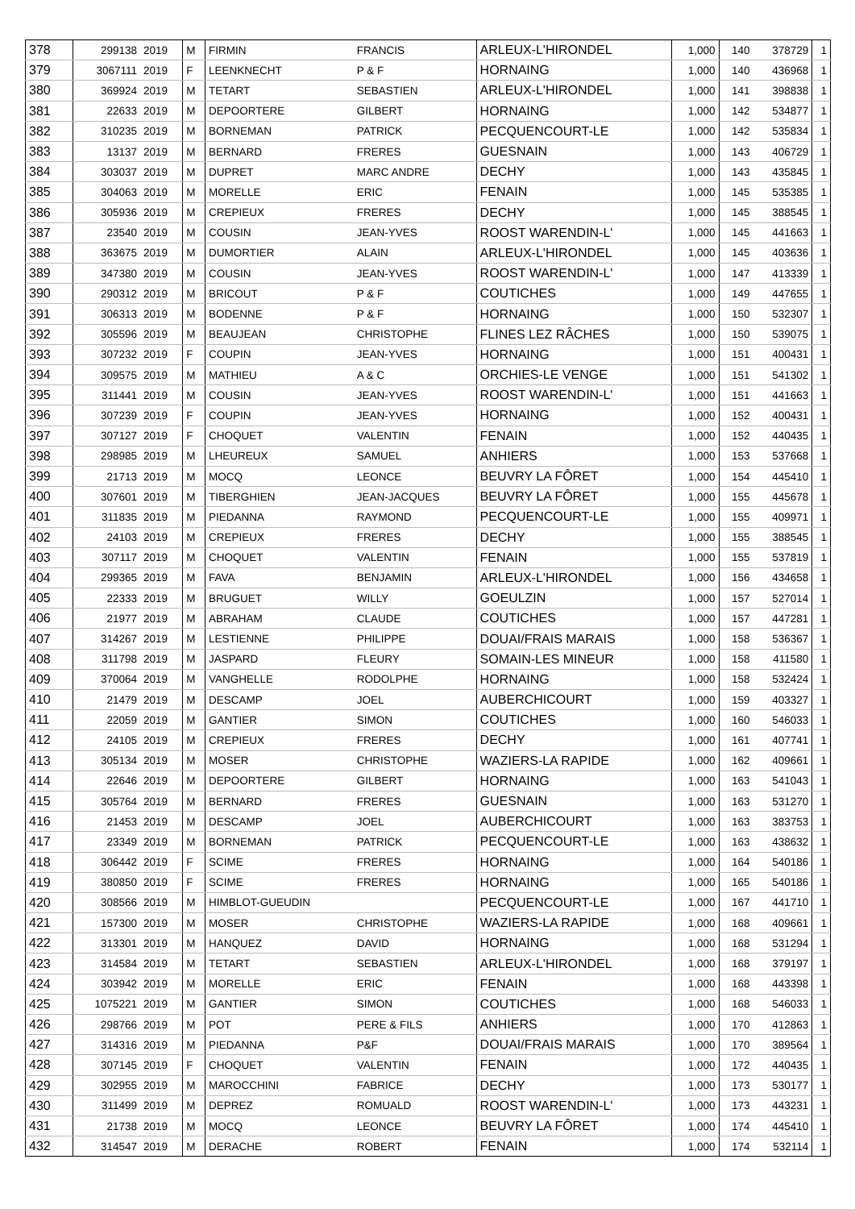| 378 | 299138 | 2019 | M | FIRMIN | FRANCIS | ARLEUX-L'HIRONDEL | 1,000 | 140 | 378729 | 1 |
| 379 | 3067111 | 2019 | F | LEENKNECHT | P & F | HORNAING | 1,000 | 140 | 436968 | 1 |
| 380 | 369924 | 2019 | M | TETART | SEBASTIEN | ARLEUX-L'HIRONDEL | 1,000 | 141 | 398838 | 1 |
| 381 | 22633 | 2019 | M | DEPOORTERE | GILBERT | HORNAING | 1,000 | 142 | 534877 | 1 |
| 382 | 310235 | 2019 | M | BORNEMAN | PATRICK | PECQUENCOURT-LE | 1,000 | 142 | 535834 | 1 |
| 383 | 13137 | 2019 | M | BERNARD | FRERES | GUESNAIN | 1,000 | 143 | 406729 | 1 |
| 384 | 303037 | 2019 | M | DUPRET | MARC ANDRE | DECHY | 1,000 | 143 | 435845 | 1 |
| 385 | 304063 | 2019 | M | MORELLE | ERIC | FENAIN | 1,000 | 145 | 535385 | 1 |
| 386 | 305936 | 2019 | M | CREPIEUX | FRERES | DECHY | 1,000 | 145 | 388545 | 1 |
| 387 | 23540 | 2019 | M | COUSIN | JEAN-YVES | ROOST WARENDIN-L' | 1,000 | 145 | 441663 | 1 |
| 388 | 363675 | 2019 | M | DUMORTIER | ALAIN | ARLEUX-L'HIRONDEL | 1,000 | 145 | 403636 | 1 |
| 389 | 347380 | 2019 | M | COUSIN | JEAN-YVES | ROOST WARENDIN-L' | 1,000 | 147 | 413339 | 1 |
| 390 | 290312 | 2019 | M | BRICOUT | P & F | COUTICHES | 1,000 | 149 | 447655 | 1 |
| 391 | 306313 | 2019 | M | BODENNE | P & F | HORNAING | 1,000 | 150 | 532307 | 1 |
| 392 | 305596 | 2019 | M | BEAUJEAN | CHRISTOPHE | FLINES LEZ RÂCHES | 1,000 | 150 | 539075 | 1 |
| 393 | 307232 | 2019 | F | COUPIN | JEAN-YVES | HORNAING | 1,000 | 151 | 400431 | 1 |
| 394 | 309575 | 2019 | M | MATHIEU | A & C | ORCHIES-LE VENGE | 1,000 | 151 | 541302 | 1 |
| 395 | 311441 | 2019 | M | COUSIN | JEAN-YVES | ROOST WARENDIN-L' | 1,000 | 151 | 441663 | 1 |
| 396 | 307239 | 2019 | F | COUPIN | JEAN-YVES | HORNAING | 1,000 | 152 | 400431 | 1 |
| 397 | 307127 | 2019 | F | CHOQUET | VALENTIN | FENAIN | 1,000 | 152 | 440435 | 1 |
| 398 | 298985 | 2019 | M | LHEUREUX | SAMUEL | ANHIERS | 1,000 | 153 | 537668 | 1 |
| 399 | 21713 | 2019 | M | MOCQ | LEONCE | BEUVRY LA FÔRET | 1,000 | 154 | 445410 | 1 |
| 400 | 307601 | 2019 | M | TIBERGHIEN | JEAN-JACQUES | BEUVRY LA FÔRET | 1,000 | 155 | 445678 | 1 |
| 401 | 311835 | 2019 | M | PIEDANNA | RAYMOND | PECQUENCOURT-LE | 1,000 | 155 | 409971 | 1 |
| 402 | 24103 | 2019 | M | CREPIEUX | FRERES | DECHY | 1,000 | 155 | 388545 | 1 |
| 403 | 307117 | 2019 | M | CHOQUET | VALENTIN | FENAIN | 1,000 | 155 | 537819 | 1 |
| 404 | 299365 | 2019 | M | FAVA | BENJAMIN | ARLEUX-L'HIRONDEL | 1,000 | 156 | 434658 | 1 |
| 405 | 22333 | 2019 | M | BRUGUET | WILLY | GOEULZIN | 1,000 | 157 | 527014 | 1 |
| 406 | 21977 | 2019 | M | ABRAHAM | CLAUDE | COUTICHES | 1,000 | 157 | 447281 | 1 |
| 407 | 314267 | 2019 | M | LESTIENNE | PHILIPPE | DOUAI/FRAIS MARAIS | 1,000 | 158 | 536367 | 1 |
| 408 | 311798 | 2019 | M | JASPARD | FLEURY | SOMAIN-LES MINEUR | 1,000 | 158 | 411580 | 1 |
| 409 | 370064 | 2019 | M | VANGHELLE | RODOLPHE | HORNAING | 1,000 | 158 | 532424 | 1 |
| 410 | 21479 | 2019 | M | DESCAMP | JOEL | AUBERCHICOURT | 1,000 | 159 | 403327 | 1 |
| 411 | 22059 | 2019 | M | GANTIER | SIMON | COUTICHES | 1,000 | 160 | 546033 | 1 |
| 412 | 24105 | 2019 | M | CREPIEUX | FRERES | DECHY | 1,000 | 161 | 407741 | 1 |
| 413 | 305134 | 2019 | M | MOSER | CHRISTOPHE | WAZIERS-LA RAPIDE | 1,000 | 162 | 409661 | 1 |
| 414 | 22646 | 2019 | M | DEPOORTERE | GILBERT | HORNAING | 1,000 | 163 | 541043 | 1 |
| 415 | 305764 | 2019 | M | BERNARD | FRERES | GUESNAIN | 1,000 | 163 | 531270 | 1 |
| 416 | 21453 | 2019 | M | DESCAMP | JOEL | AUBERCHICOURT | 1,000 | 163 | 383753 | 1 |
| 417 | 23349 | 2019 | M | BORNEMAN | PATRICK | PECQUENCOURT-LE | 1,000 | 163 | 438632 | 1 |
| 418 | 306442 | 2019 | F | SCIME | FRERES | HORNAING | 1,000 | 164 | 540186 | 1 |
| 419 | 380850 | 2019 | F | SCIME | FRERES | HORNAING | 1,000 | 165 | 540186 | 1 |
| 420 | 308566 | 2019 | M | HIMBLOT-GUEUDIN | | PECQUENCOURT-LE | 1,000 | 167 | 441710 | 1 |
| 421 | 157300 | 2019 | M | MOSER | CHRISTOPHE | WAZIERS-LA RAPIDE | 1,000 | 168 | 409661 | 1 |
| 422 | 313301 | 2019 | M | HANQUEZ | DAVID | HORNAING | 1,000 | 168 | 531294 | 1 |
| 423 | 314584 | 2019 | M | TETART | SEBASTIEN | ARLEUX-L'HIRONDEL | 1,000 | 168 | 379197 | 1 |
| 424 | 303942 | 2019 | M | MORELLE | ERIC | FENAIN | 1,000 | 168 | 443398 | 1 |
| 425 | 1075221 | 2019 | M | GANTIER | SIMON | COUTICHES | 1,000 | 168 | 546033 | 1 |
| 426 | 298766 | 2019 | M | POT | PERE & FILS | ANHIERS | 1,000 | 170 | 412863 | 1 |
| 427 | 314316 | 2019 | M | PIEDANNA | P&F | DOUAI/FRAIS MARAIS | 1,000 | 170 | 389564 | 1 |
| 428 | 307145 | 2019 | F | CHOQUET | VALENTIN | FENAIN | 1,000 | 172 | 440435 | 1 |
| 429 | 302955 | 2019 | M | MAROCCHINI | FABRICE | DECHY | 1,000 | 173 | 530177 | 1 |
| 430 | 311499 | 2019 | M | DEPREZ | ROMUALD | ROOST WARENDIN-L' | 1,000 | 173 | 443231 | 1 |
| 431 | 21738 | 2019 | M | MOCQ | LEONCE | BEUVRY LA FÔRET | 1,000 | 174 | 445410 | 1 |
| 432 | 314547 | 2019 | M | DERACHE | ROBERT | FENAIN | 1,000 | 174 | 532114 | 1 |